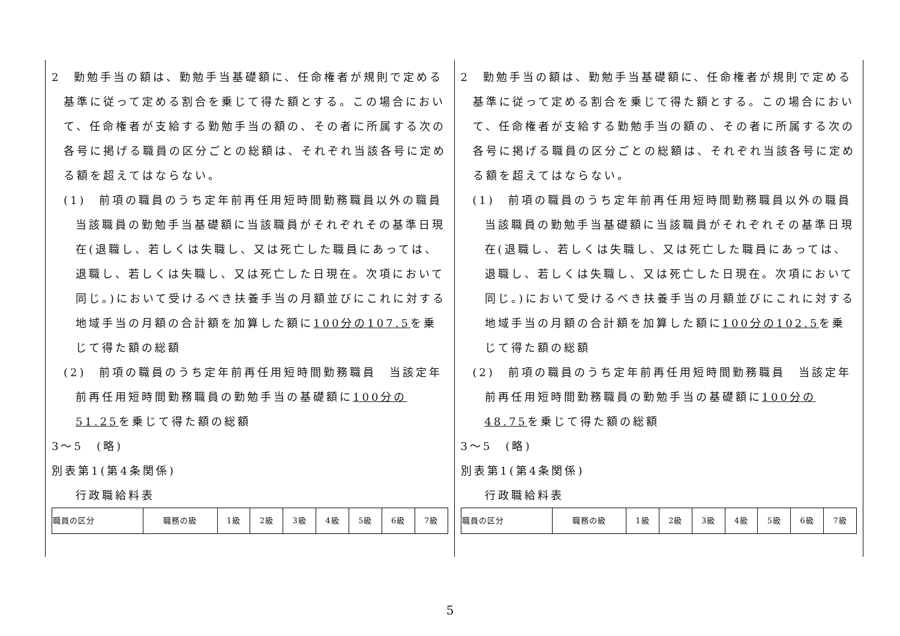2　勤勉手当の額は、勤勉手当基礎額に、任命権者が規則で定める基準に従って定める割合を乗じて得た額とする。この場合において、任命権者が支給する勤勉手当の額の、その者に所属する次の各号に掲げる職員の区分ごとの総額は、それぞれ当該各号に定める額を超えてはならない。
(1)　前項の職員のうち定年前再任用短時間勤務職員以外の職員　当該職員の勤勉手当基礎額に当該職員がそれぞれその基準日現在(退職し、若しくは失職し、又は死亡した職員にあっては、退職し、若しくは失職し、又は死亡した日現在。次項において同じ。)において受けるべき扶養手当の月額並びにこれに対する地域手当の月額の合計額を加算した額に100分の107.5を乗じて得た額の総額
(2)　前項の職員のうち定年前再任用短時間勤務職員　当該定年前再任用短時間勤務職員の勤勉手当の基礎額に100分の51.25を乗じて得た額の総額
3～5　(略)
別表第1(第4条関係)
行政職給料表
| 職員の区分 | 職務の級 | 1級 | 2級 | 3級 | 4級 | 5級 | 6級 | 7級 |
2　勤勉手当の額は、勤勉手当基礎額に、任命権者が規則で定める基準に従って定める割合を乗じて得た額とする。この場合において、任命権者が支給する勤勉手当の額の、その者に所属する次の各号に掲げる職員の区分ごとの総額は、それぞれ当該各号に定める額を超えてはならない。
(1)　前項の職員のうち定年前再任用短時間勤務職員以外の職員　当該職員の勤勉手当基礎額に当該職員がそれぞれその基準日現在(退職し、若しくは失職し、又は死亡した職員にあっては、退職し、若しくは失職し、又は死亡した日現在。次項において同じ。)において受けるべき扶養手当の月額並びにこれに対する地域手当の月額の合計額を加算した額に100分の102.5を乗じて得た額の総額
(2)　前項の職員のうち定年前再任用短時間勤務職員　当該定年前再任用短時間勤務職員の勤勉手当の基礎額に100分の48.75を乗じて得た額の総額
3～5　(略)
別表第1(第4条関係)
行政職給料表
| 職員の区分 | 職務の級 | 1級 | 2級 | 3級 | 4級 | 5級 | 6級 | 7級 |
5